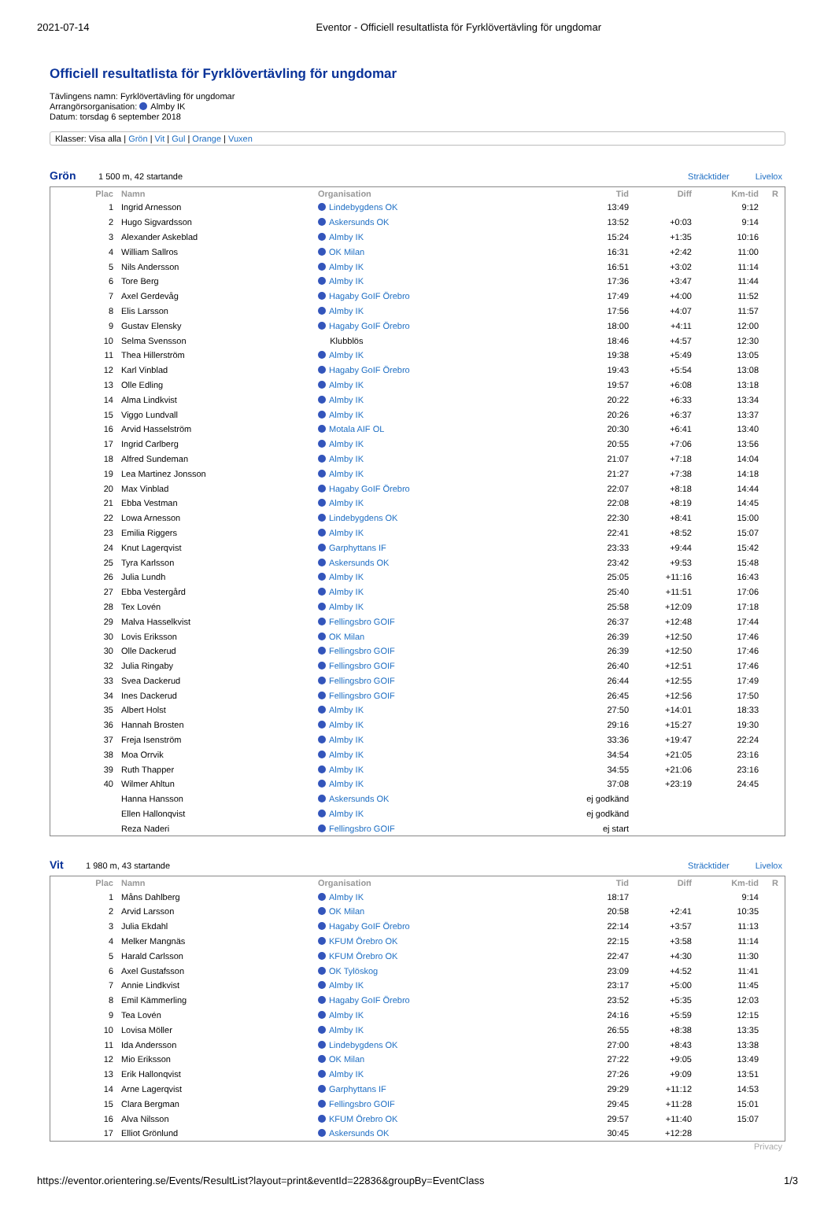2021-07-14 Eventor - Officiell resultatlista för Fyrklövertävling för ungdomar
Officiell resultatlista för Fyrklövertävling för ungdomar
Tävlingens namn: Fyrklövertävling för ungdomar
Arrangörsorganisation: Almby IK
Datum: torsdag 6 september 2018
Klasser: Visa alla | Grön | Vit | Gul | Orange | Vuxen
Grön 1 500 m, 42 startande Sträcktider Livelox
| Plac | Namn | Organisation | Tid | Diff | Km-tid | R |
| --- | --- | --- | --- | --- | --- | --- |
| 1 | Ingrid Arnesson | Lindebygdens OK | 13:49 | | 9:12 | |
| 2 | Hugo Sigvardsson | Askersunds OK | 13:52 | +0:03 | 9:14 | |
| 3 | Alexander Askeblad | Almby IK | 15:24 | +1:35 | 10:16 | |
| 4 | William Sallros | OK Milan | 16:31 | +2:42 | 11:00 | |
| 5 | Nils Andersson | Almby IK | 16:51 | +3:02 | 11:14 | |
| 6 | Tore Berg | Almby IK | 17:36 | +3:47 | 11:44 | |
| 7 | Axel Gerdevåg | Hagaby GoIF Örebro | 17:49 | +4:00 | 11:52 | |
| 8 | Elis Larsson | Almby IK | 17:56 | +4:07 | 11:57 | |
| 9 | Gustav Elensky | Hagaby GoIF Örebro | 18:00 | +4:11 | 12:00 | |
| 10 | Selma Svensson | Klubblös | 18:46 | +4:57 | 12:30 | |
| 11 | Thea Hillerström | Almby IK | 19:38 | +5:49 | 13:05 | |
| 12 | Karl Vinblad | Hagaby GoIF Örebro | 19:43 | +5:54 | 13:08 | |
| 13 | Olle Edling | Almby IK | 19:57 | +6:08 | 13:18 | |
| 14 | Alma Lindkvist | Almby IK | 20:22 | +6:33 | 13:34 | |
| 15 | Viggo Lundvall | Almby IK | 20:26 | +6:37 | 13:37 | |
| 16 | Arvid Hasselström | Motala AIF OL | 20:30 | +6:41 | 13:40 | |
| 17 | Ingrid Carlberg | Almby IK | 20:55 | +7:06 | 13:56 | |
| 18 | Alfred Sundeman | Almby IK | 21:07 | +7:18 | 14:04 | |
| 19 | Lea Martinez Jonsson | Almby IK | 21:27 | +7:38 | 14:18 | |
| 20 | Max Vinblad | Hagaby GoIF Örebro | 22:07 | +8:18 | 14:44 | |
| 21 | Ebba Vestman | Almby IK | 22:08 | +8:19 | 14:45 | |
| 22 | Lowa Arnesson | Lindebygdens OK | 22:30 | +8:41 | 15:00 | |
| 23 | Emilia Riggers | Almby IK | 22:41 | +8:52 | 15:07 | |
| 24 | Knut Lagerqvist | Garphyttans IF | 23:33 | +9:44 | 15:42 | |
| 25 | Tyra Karlsson | Askersunds OK | 23:42 | +9:53 | 15:48 | |
| 26 | Julia Lundh | Almby IK | 25:05 | +11:16 | 16:43 | |
| 27 | Ebba Vestergård | Almby IK | 25:40 | +11:51 | 17:06 | |
| 28 | Tex Lovén | Almby IK | 25:58 | +12:09 | 17:18 | |
| 29 | Malva Hasselkvist | Fellingsbro GOIF | 26:37 | +12:48 | 17:44 | |
| 30 | Lovis Eriksson | OK Milan | 26:39 | +12:50 | 17:46 | |
| 30 | Olle Dackerud | Fellingsbro GOIF | 26:39 | +12:50 | 17:46 | |
| 32 | Julia Ringaby | Fellingsbro GOIF | 26:40 | +12:51 | 17:46 | |
| 33 | Svea Dackerud | Fellingsbro GOIF | 26:44 | +12:55 | 17:49 | |
| 34 | Ines Dackerud | Fellingsbro GOIF | 26:45 | +12:56 | 17:50 | |
| 35 | Albert Holst | Almby IK | 27:50 | +14:01 | 18:33 | |
| 36 | Hannah Brosten | Almby IK | 29:16 | +15:27 | 19:30 | |
| 37 | Freja Isenström | Almby IK | 33:36 | +19:47 | 22:24 | |
| 38 | Moa Orrvik | Almby IK | 34:54 | +21:05 | 23:16 | |
| 39 | Ruth Thapper | Almby IK | 34:55 | +21:06 | 23:16 | |
| 40 | Wilmer Ahltun | Almby IK | 37:08 | +23:19 | 24:45 | |
| | Hanna Hansson | Askersunds OK | ej godkänd | | | |
| | Ellen Hallonqvist | Almby IK | ej godkänd | | | |
| | Reza Naderi | Fellingsbro GOIF | ej start | | | |
Vit 1 980 m, 43 startande Sträcktider Livelox
| Plac | Namn | Organisation | Tid | Diff | Km-tid | R |
| --- | --- | --- | --- | --- | --- | --- |
| 1 | Måns Dahlberg | Almby IK | 18:17 | | 9:14 | |
| 2 | Arvid Larsson | OK Milan | 20:58 | +2:41 | 10:35 | |
| 3 | Julia Ekdahl | Hagaby GoIF Örebro | 22:14 | +3:57 | 11:13 | |
| 4 | Melker Mangnäs | KFUM Örebro OK | 22:15 | +3:58 | 11:14 | |
| 5 | Harald Carlsson | KFUM Örebro OK | 22:47 | +4:30 | 11:30 | |
| 6 | Axel Gustafsson | OK Tylöskog | 23:09 | +4:52 | 11:41 | |
| 7 | Annie Lindkvist | Almby IK | 23:17 | +5:00 | 11:45 | |
| 8 | Emil Kämmerling | Hagaby GoIF Örebro | 23:52 | +5:35 | 12:03 | |
| 9 | Tea Lovén | Almby IK | 24:16 | +5:59 | 12:15 | |
| 10 | Lovisa Möller | Almby IK | 26:55 | +8:38 | 13:35 | |
| 11 | Ida Andersson | Lindebygdens OK | 27:00 | +8:43 | 13:38 | |
| 12 | Mio Eriksson | OK Milan | 27:22 | +9:05 | 13:49 | |
| 13 | Erik Hallonqvist | Almby IK | 27:26 | +9:09 | 13:51 | |
| 14 | Arne Lagerqvist | Garphyttans IF | 29:29 | +11:12 | 14:53 | |
| 15 | Clara Bergman | Fellingsbro GOIF | 29:45 | +11:28 | 15:01 | |
| 16 | Alva Nilsson | KFUM Örebro OK | 29:57 | +11:40 | 15:07 | |
| 17 | Elliot Grönlund | Askersunds OK | 30:45 | +12:28 | | |
Privacy
https://eventor.orientering.se/Events/ResultList?layout=print&eventId=22836&groupBy=EventClass 1/3